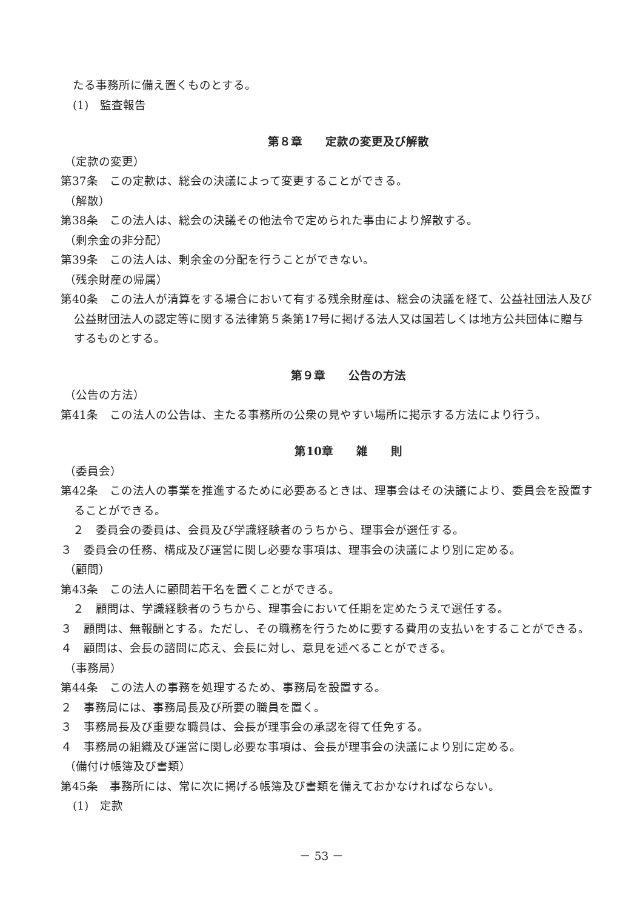たる事務所に備え置くものとする。
(1)　監査報告
第８章　　定款の変更及び解散
（定款の変更）
第37条　この定款は、総会の決議によって変更することができる。
（解散）
第38条　この法人は、総会の決議その他法令で定められた事由により解散する。
（剰余金の非分配）
第39条　この法人は、剰余金の分配を行うことができない。
（残余財産の帰属）
第40条　この法人が清算をする場合において有する残余財産は、総会の決議を経て、公益社団法人及び公益財団法人の認定等に関する法律第５条第17号に掲げる法人又は国若しくは地方公共団体に贈与するものとする。
第９章　　公告の方法
（公告の方法）
第41条　この法人の公告は、主たる事務所の公衆の見やすい場所に掲示する方法により行う。
第10章　　雑　　則
（委員会）
第42条　この法人の事業を推進するために必要あるときは、理事会はその決議により、委員会を設置することができる。
２　委員会の委員は、会員及び学識経験者のうちから、理事会が選任する。
３　委員会の任務、構成及び運営に関し必要な事項は、理事会の決議により別に定める。
（顧問）
第43条　この法人に顧問若干名を置くことができる。
２　顧問は、学識経験者のうちから、理事会において任期を定めたうえで選任する。
３　顧問は、無報酬とする。ただし、その職務を行うために要する費用の支払いをすることができる。
４　顧問は、会長の諮問に応え、会長に対し、意見を述べることができる。
（事務局）
第44条　この法人の事務を処理するため、事務局を設置する。
２　事務局には、事務局長及び所要の職員を置く。
３　事務局長及び重要な職員は、会長が理事会の承認を得て任免する。
４　事務局の組織及び運営に関し必要な事項は、会長が理事会の決議により別に定める。
（備付け帳簿及び書類）
第45条　事務所には、常に次に掲げる帳簿及び書類を備えておかなければならない。
(1)　定款
－ 53 －